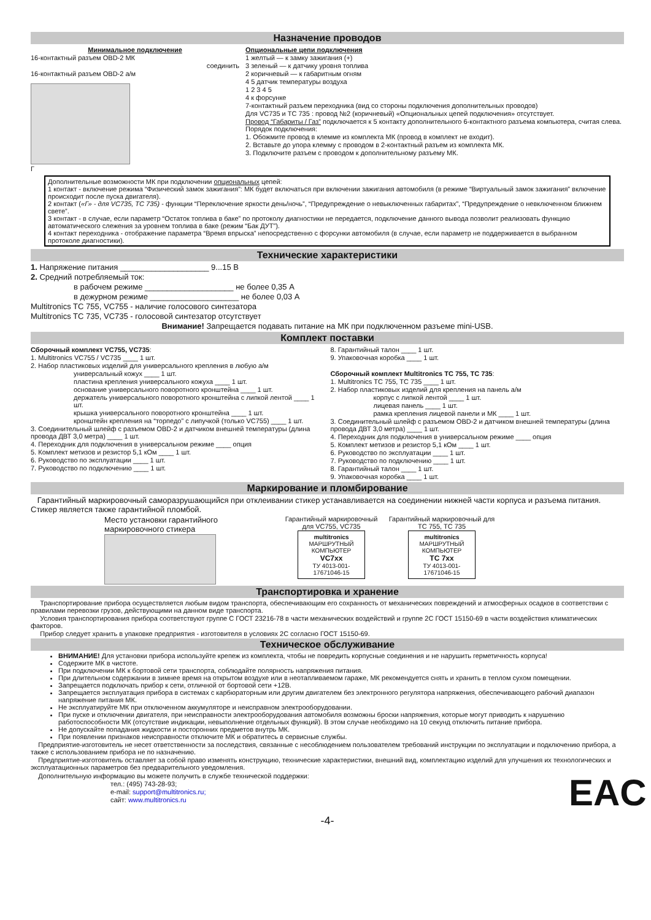Назначение проводов
Минимальное подключение
16-контактный разъем OBD-2 МК
соединить
16-контактный разъем OBD-2 а/м
Г
Опциональные цепи подключения
1 желтый — к замку зажигания (+)
3 зеленый — к датчику уровня топлива
2 коричневый — к габаритным огням
4 5 датчик температуры воздуха
1 2 3 4 5
4 к форсунке
7-контактный разъем переходника (вид со стороны подключения дополнительных проводов)
Для VC735 и TC 735 : провод №2 (коричневый) «Опциональных цепей подключения» отсутствует.
Провод “Габариты / Газ” подключается к 5 контакту дополнительного 6-контактного разъема компьютера, считая слева. Порядок подключения:
1. Обожмите провод в клемме из комплекта МК (провод в комплект не входит).
2. Вставьте до упора клемму с проводом в 2-контактный разъем из комплекта МК.
3. Подключите разъем с проводом к дополнительному разъему МК.
Дополнительные возможности МК при подключении опциональных цепей:
1 контакт - включение режима “Физический замок зажигания”: МК будет включаться при включении зажигания автомобиля (в режиме “Виртуальный замок зажигания” включение происходит после пуска двигателя).
2 контакт («Г» - для VC735, TC 735) - функции “Переключение яркости день/ночь”, “Предупреждение о невыключенных габаритах”, “Предупреждение о невключенном ближнем свете”.
3 контакт - в случае, если параметр “Остаток топлива в баке” по протоколу диагностики не передается, подключение данного вывода позволит реализовать функцию автоматического слежения за уровнем топлива в баке (режим “Бак ДУТ”).
4 контакт переходника - отображение параметра “Время впрыска” непосредственно с форсунки автомобиля (в случае, если параметр не поддерживается в выбранном протоколе диагностики).
Технические характеристики
1. Напряжение питания ____________________ 9...15 В
2. Средний потребляемый ток:
в рабочем режиме ____________________ не более 0,35 А
в дежурном режиме ____________________ не более 0,03 А
Multitronics TC 755, VC755 - наличие голосового синтезатора
Multitronics TC 735, VC735 - голосовой синтезатор отсутствует
Внимание! Запрещается подавать питание на МК при подключенном разъеме mini-USB.
Комплект поставки
Сборочный комплект VC755, VC735:
1. Multitronics VC755 / VC735 ____ 1 шт.
2. Набор пластиковых изделий для универсального крепления в любую а/м
универсальный кожух ____ 1 шт.
пластина крепления универсального кожуха ____ 1 шт.
основание универсального поворотного кронштейна ____ 1 шт.
держатель универсального поворотного кронштейна с липкой лентой ____ 1 шт.
крышка универсального поворотного кронштейна ____ 1 шт.
кронштейн крепления на “торпедо” с липучкой (только VC755) ____ 1 шт.
3. Соединительный шлейф с разъемом OBD-2 и датчиком внешней температуры (длина провода ДВТ 3,0 метра) ____ 1 шт.
4. Переходник для подключения в универсальном режиме ____ опция
5. Комплект метизов и резистор 5,1 кОм ____ 1 шт.
6. Руководство по эксплуатации ____ 1 шт.
7. Руководство по подключению ____ 1 шт.
8. Гарантийный талон ____ 1 шт.
9. Упаковочная коробка ____ 1 шт.
Сборочный комплект Multitronics TC 755, TC 735:
1. Multitronics TC 755, TC 735 ____ 1 шт.
2. Набор пластиковых изделий для крепления на панель а/м
корпус с липкой лентой ____ 1 шт.
лицевая панель ____ 1 шт.
рамка крепления лицевой панели и МК ____ 1 шт.
3. Соединительный шлейф с разъемом OBD-2 и датчиком внешней температуры (длина провода ДВТ 3,0 метра) ____ 1 шт.
4. Переходник для подключения в универсальном режиме ____ опция
5. Комплект метизов и резистор 5,1 кОм ____ 1 шт.
6. Руководство по эксплуатации ____ 1 шт.
7. Руководство по подключению ____ 1 шт.
8. Гарантийный талон ____ 1 шт.
9. Упаковочная коробка ____ 1 шт.
Маркирование и пломбирование
Гарантийный маркировочный саморазрушающийся при отклеивании стикер устанавливается на соединении нижней части корпуса и разъема питания. Стикер является также гарантийной пломбой.
Место установки гарантийного маркировочного стикера
Гарантийный маркировочный для VC755, VC735
multitronics
МАРШРУТНЫЙ КОМПЬЮТЕР
VC7xx
ТУ 4013-001-17671046-15
Гарантийный маркировочный для TC 755, TC 735
multitronics
МАРШРУТНЫЙ КОМПЬЮТЕР
TC 7xx
ТУ 4013-001-17671046-15
Транспортировка и хранение
Транспортирование прибора осуществляется любым видом транспорта, обеспечивающим его сохранность от механических повреждений и атмосферных осадков в соответствии с правилами перевозки грузов, действующими на данном виде транспорта.
Условия транспортирования прибора соответствуют группе С ГОСТ 23216-78 в части механических воздействий и группе 2С ГОСТ 15150-69 в части воздействия климатических факторов.
Прибор следует хранить в упаковке предприятия - изготовителя в условиях 2С согласно ГОСТ 15150-69.
Техническое обслуживание
ВНИМАНИЕ! Для установки прибора используйте крепеж из комплекта, чтобы не повредить корпусные соединения и не нарушить герметичность корпуса!
Содержите МК в чистоте.
При подключении МК к бортовой сети транспорта, соблюдайте полярность напряжения питания.
При длительном содержании в зимнее время на открытом воздухе или в неотапливаемом гараже, МК рекомендуется снять и хранить в теплом сухом помещении.
Запрещается подключать прибор к сети, отличной от бортовой сети +12В.
Запрещается эксплуатация прибора в системах с карбюраторным или другим двигателем без электронного регулятора напряжения, обеспечивающего рабочий диапазон напряжение питания МК.
Не эксплуатируйте МК при отключенном аккумуляторе и неисправном электрооборудовании.
При пуске и отключении двигателя, при неисправности электрооборудования автомобиля возможны броски напряжения, которые могут приводить к нарушению работоспособности МК (отсутствие индикации, невыполнение отдельных функций). В этом случае необходимо на 10 секунд отключить питание прибора.
Не допускайте попадания жидкости и посторонних предметов внутрь МК.
При появлении признаков неисправности отключите МК и обратитесь в сервисные службы.
Предприятие-изготовитель не несет ответственности за последствия, связанные с несоблюдением пользователем требований инструкции по эксплуатации и подключению прибора, а также с использованием прибора не по назначению.
Предприятие-изготовитель оставляет за собой право изменять конструкцию, технические характеристики, внешний вид, комплектацию изделий для улучшения их технологических и эксплуатационных параметров без предварительного уведомления.
Дополнительную информацию вы можете получить в службе технической поддержки:
тел.: (495) 743-28-93;
e-mail: support@multitronics.ru;
сайт: www.multitronics.ru
EAC
-4-